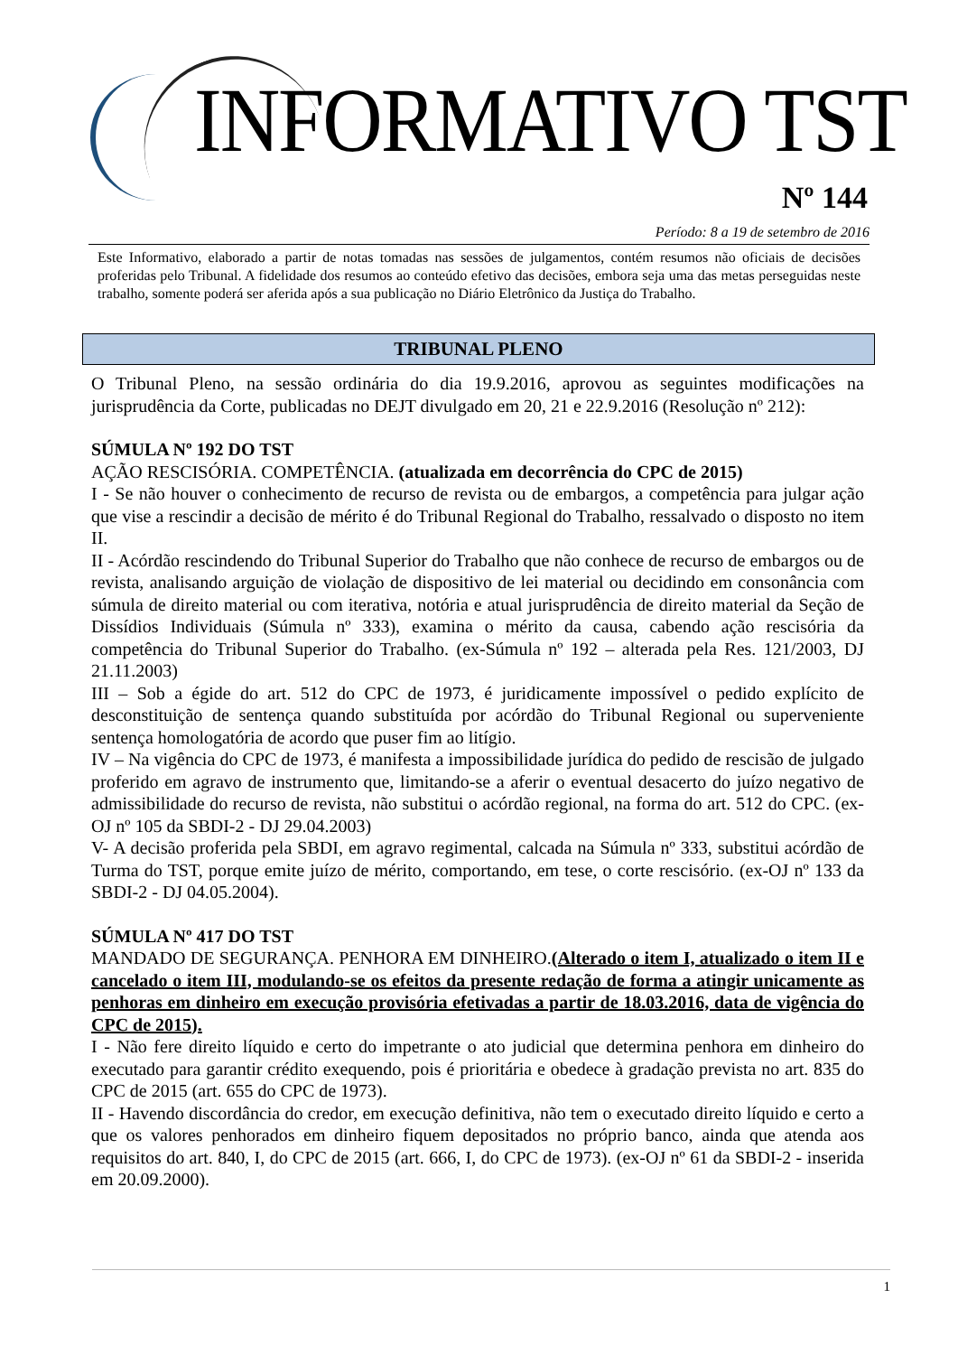INFORMATIVO TST
Nº 144
Período: 8 a 19 de setembro de 2016
Este Informativo, elaborado a partir de notas tomadas nas sessões de julgamentos, contém resumos não oficiais de decisões proferidas pelo Tribunal. A fidelidade dos resumos ao conteúdo efetivo das decisões, embora seja uma das metas perseguidas neste trabalho, somente poderá ser aferida após a sua publicação no Diário Eletrônico da Justiça do Trabalho.
TRIBUNAL PLENO
O Tribunal Pleno, na sessão ordinária do dia 19.9.2016, aprovou as seguintes modificações na jurisprudência da Corte, publicadas no DEJT divulgado em 20, 21 e 22.9.2016 (Resolução nº 212):
SÚMULA Nº 192 DO TST
AÇÃO RESCISÓRIA. COMPETÊNCIA. (atualizada em decorrência do CPC de 2015)
I - Se não houver o conhecimento de recurso de revista ou de embargos, a competência para julgar ação que vise a rescindir a decisão de mérito é do Tribunal Regional do Trabalho, ressalvado o disposto no item II.
II - Acórdão rescindendo do Tribunal Superior do Trabalho que não conhece de recurso de embargos ou de revista, analisando arguição de violação de dispositivo de lei material ou decidindo em consonância com súmula de direito material ou com iterativa, notória e atual jurisprudência de direito material da Seção de Dissídios Individuais (Súmula nº 333), examina o mérito da causa, cabendo ação rescisória da competência do Tribunal Superior do Trabalho. (ex-Súmula nº 192 – alterada pela Res. 121/2003, DJ 21.11.2003)
III – Sob a égide do art. 512 do CPC de 1973, é juridicamente impossível o pedido explícito de desconstituição de sentença quando substituída por acórdão do Tribunal Regional ou superveniente sentença homologatória de acordo que puser fim ao litígio.
IV – Na vigência do CPC de 1973, é manifesta a impossibilidade jurídica do pedido de rescisão de julgado proferido em agravo de instrumento que, limitando-se a aferir o eventual desacerto do juízo negativo de admissibilidade do recurso de revista, não substitui o acórdão regional, na forma do art. 512 do CPC. (ex-OJ nº 105 da SBDI-2 - DJ 29.04.2003)
V- A decisão proferida pela SBDI, em agravo regimental, calcada na Súmula nº 333, substitui acórdão de Turma do TST, porque emite juízo de mérito, comportando, em tese, o corte rescisório. (ex-OJ nº 133 da SBDI-2 - DJ 04.05.2004).
SÚMULA Nº 417 DO TST
MANDADO DE SEGURANÇA. PENHORA EM DINHEIRO.(Alterado o item I, atualizado o item II e cancelado o item III, modulando-se os efeitos da presente redação de forma a atingir unicamente as penhoras em dinheiro em execução provisória efetivadas a partir de 18.03.2016, data de vigência do CPC de 2015).
I - Não fere direito líquido e certo do impetrante o ato judicial que determina penhora em dinheiro do executado para garantir crédito exequendo, pois é prioritária e obedece à gradação prevista no art. 835 do CPC de 2015 (art. 655 do CPC de 1973).
II - Havendo discordância do credor, em execução definitiva, não tem o executado direito líquido e certo a que os valores penhorados em dinheiro fiquem depositados no próprio banco, ainda que atenda aos requisitos do art. 840, I, do CPC de 2015 (art. 666, I, do CPC de 1973). (ex-OJ nº 61 da SBDI-2 - inserida em 20.09.2000).
1